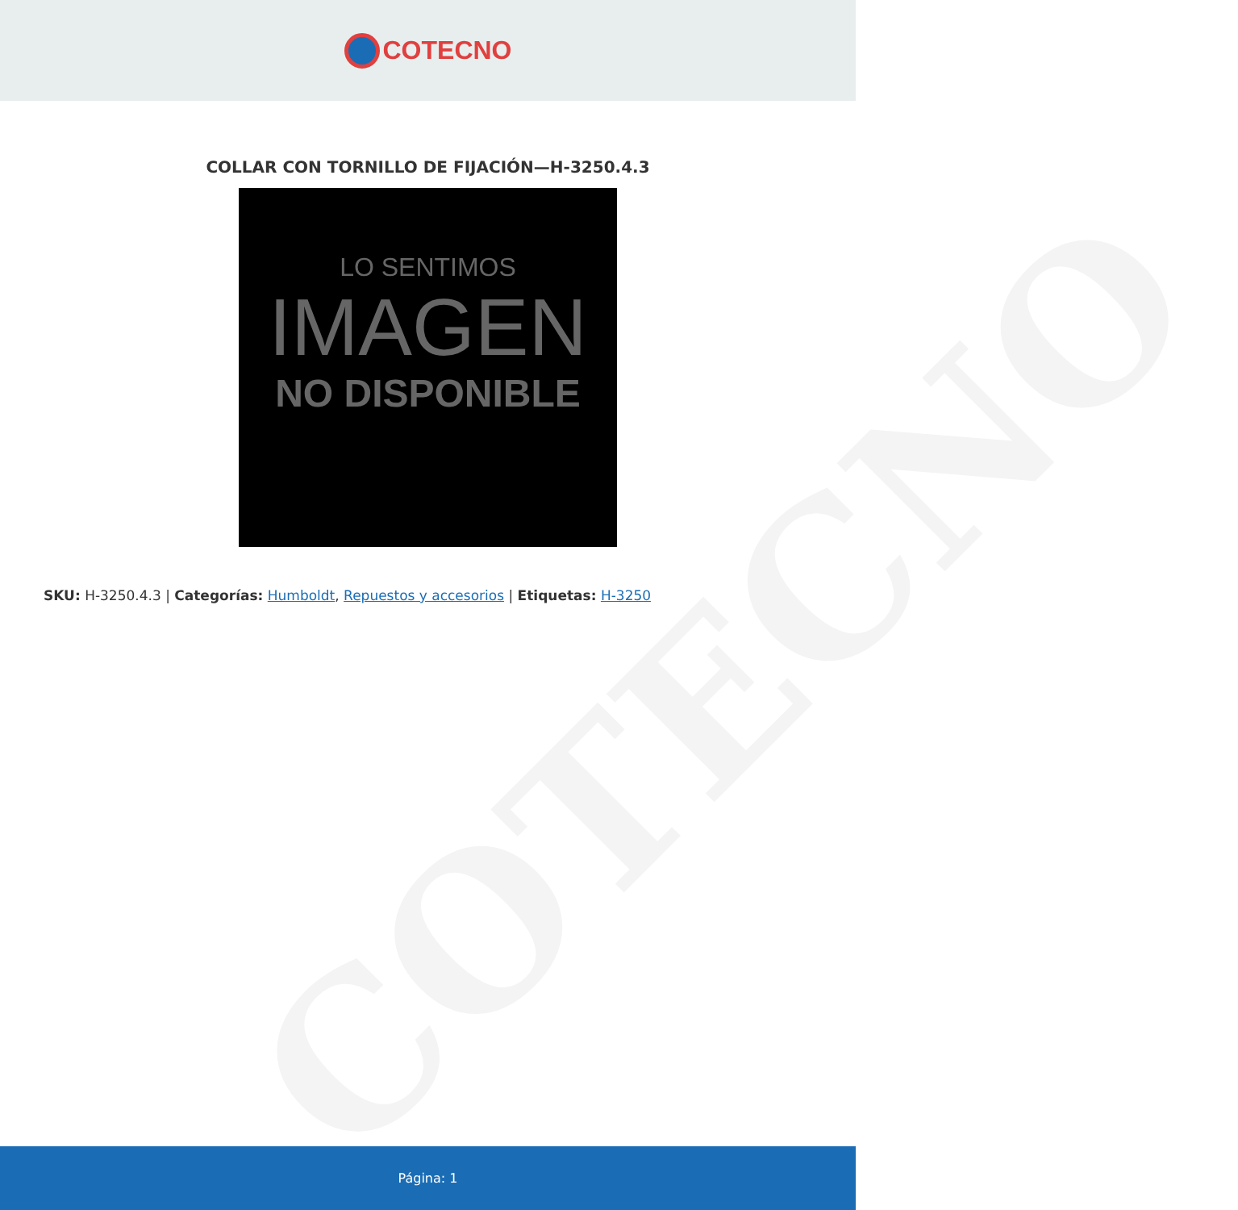COTECNO
COTECNO
COLLAR CON TORNILLO DE FIJACIÓN—H-3250.4.3
LO SENTIMOS
IMAGEN
NO DISPONIBLE
SKU: H-3250.4.3 | Categorías: Humboldt, Repuestos y accesorios | Etiquetas: H-3250
Página: 1